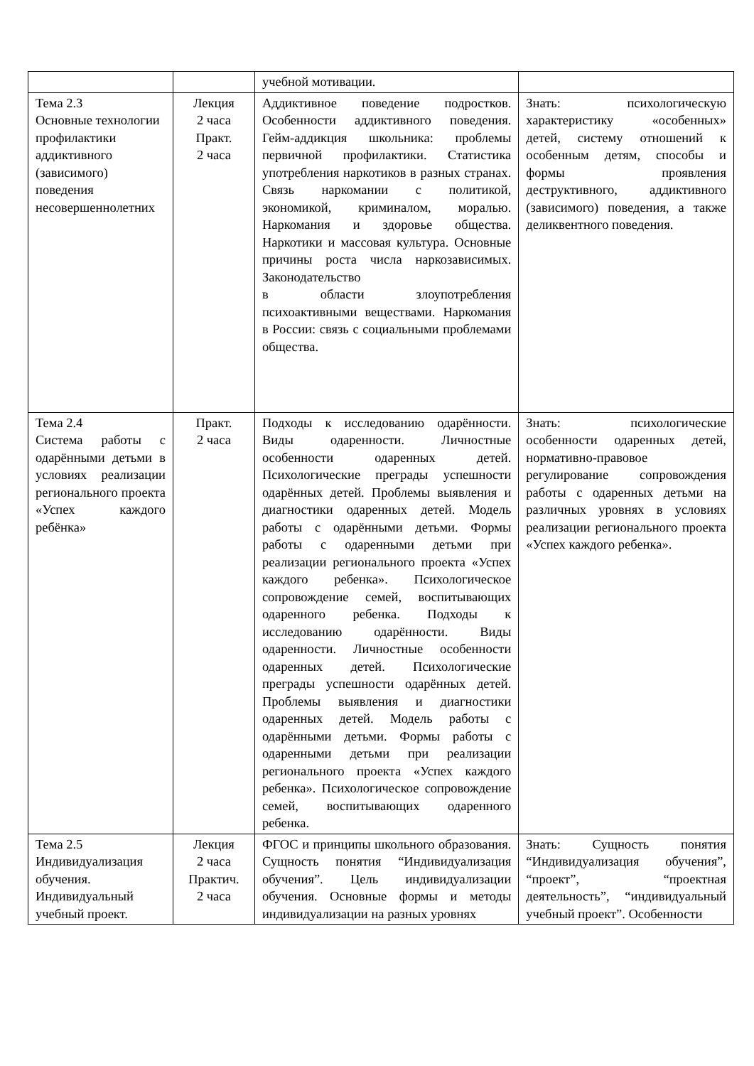| | | учебной мотивации. | |
| Тема 2.3 Основные технологии профилактики аддиктивного (зависимого) поведения несовершеннолетних | Лекция 2 часа Практ. 2 часа | Аддиктивное поведение подростков. Особенности аддиктивного поведения. Гейм-аддикция школьника: проблемы первичной профилактики. Статистика употребления наркотиков в разных странах. Связь наркомании с политикой, экономикой, криминалом, моралью. Наркомания и здоровье общества. Наркотики и массовая культура. Основные причины роста числа наркозависимых. Законодательство в области злоупотребления психоактивными веществами. Наркомания в России: связь с социальными проблемами общества. | Знать: психологическую характеристику «особенных» детей, систему отношений к особенным детям, способы и формы проявления деструктивного, аддиктивного (зависимого) поведения, а также деликвентного поведения. |
| Тема 2.4 Система работы с одарёнными детьми в условиях реализации регионального проекта «Успех каждого ребёнка» | Практ. 2 часа | Подходы к исследованию одарённости. Виды одаренности. Личностные особенности одаренных детей. Психологические преграды успешности одарённых детей. Проблемы выявления и диагностики одаренных детей. Модель работы с одарёнными детьми. Формы работы с одаренными детьми при реализации регионального проекта «Успех каждого ребенка». Психологическое сопровождение семей, воспитывающих одаренного ребенка. Подходы к исследованию одарённости. Виды одаренности. Личностные особенности одаренных детей. Психологические преграды успешности одарённых детей. Проблемы выявления и диагностики одаренных детей. Модель работы с одарёнными детьми. Формы работы с одаренными детьми при реализации регионального проекта «Успех каждого ребенка». Психологическое сопровождение семей, воспитывающих одаренного ребенка. | Знать: психологические особенности одаренных детей, нормативно-правовое регулирование сопровождения работы с одаренных детьми на различных уровнях в условиях реализации регионального проекта «Успех каждого ребенка». |
| Тема 2.5 Индивидуализация обучения. Индивидуальный учебный проект. | Лекция 2 часа Практич. 2 часа | ФГОС и принципы школьного образования. Сущность понятия “Индивидуализация обучения”. Цель индивидуализации обучения. Основные формы и методы индивидуализации на разных уровнях | Знать: Сущность понятия “Индивидуализация обучения”, “проект”, “проектная деятельность”, “индивидуальный учебный проект”. Особенности |